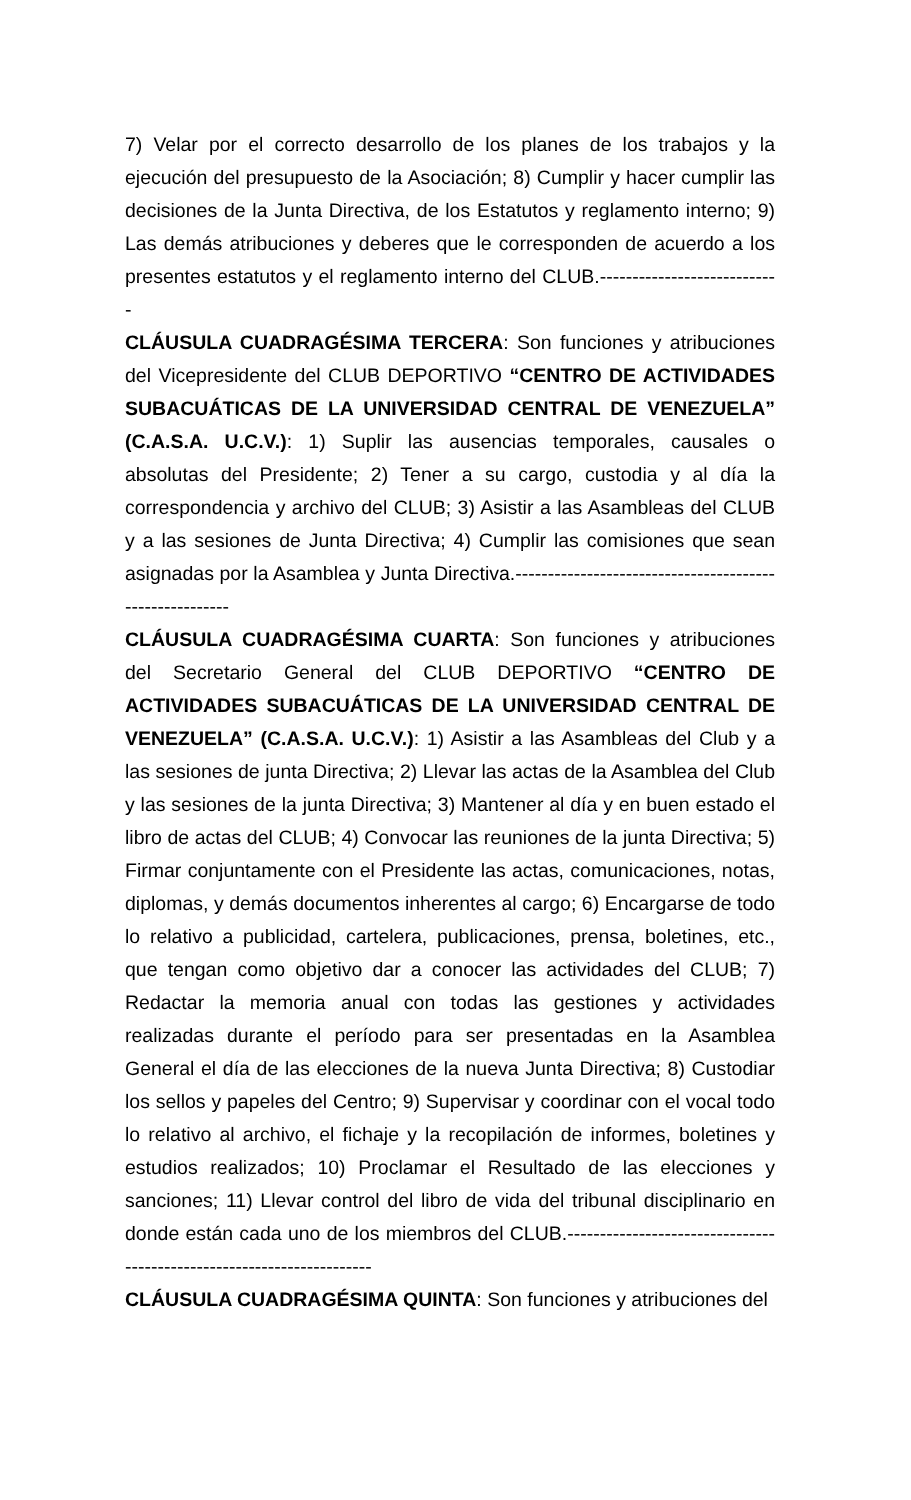7) Velar por el correcto desarrollo de los planes de los trabajos y la ejecución del presupuesto de la Asociación; 8) Cumplir y hacer cumplir las decisiones de la Junta Directiva, de los Estatutos y reglamento interno; 9) Las demás atribuciones y deberes que le corresponden de acuerdo a los presentes estatutos y el reglamento interno del CLUB.----------------------------
CLÁUSULA CUADRAGÉSIMA TERCERA: Son funciones y atribuciones del Vicepresidente del CLUB DEPORTIVO “CENTRO DE ACTIVIDADES SUBACUÁTICAS DE LA UNIVERSIDAD CENTRAL DE VENEZUELA” (C.A.S.A. U.C.V.): 1) Suplir las ausencias temporales, causales o absolutas del Presidente; 2) Tener a su cargo, custodia y al día la correspondencia y archivo del CLUB; 3) Asistir a las Asambleas del CLUB y a las sesiones de Junta Directiva; 4) Cumplir las comisiones que sean asignadas por la Asamblea y Junta Directiva.--------------------------------------------------------
CLÁUSULA CUADRAGÉSIMA CUARTA: Son funciones y atribuciones del Secretario General del CLUB DEPORTIVO “CENTRO DE ACTIVIDADES SUBACUÁTICAS DE LA UNIVERSIDAD CENTRAL DE VENEZUELA” (C.A.S.A. U.C.V.): 1) Asistir a las Asambleas del Club y a las sesiones de junta Directiva; 2) Llevar las actas de la Asamblea del Club y las sesiones de la junta Directiva; 3) Mantener al día y en buen estado el libro de actas del CLUB; 4) Convocar las reuniones de la junta Directiva; 5) Firmar conjuntamente con el Presidente las actas, comunicaciones, notas, diplomas, y demás documentos inherentes al cargo; 6) Encargarse de todo lo relativo a publicidad, cartelera, publicaciones, prensa, boletines, etc., que tengan como objetivo dar a conocer las actividades del CLUB; 7) Redactar la memoria anual con todas las gestiones y actividades realizadas durante el período para ser presentadas en la Asamblea General el día de las elecciones de la nueva Junta Directiva; 8) Custodiar los sellos y papeles del Centro; 9) Supervisar y coordinar con el vocal todo lo relativo al archivo, el fichaje y la recopilación de informes, boletines y estudios realizados; 10) Proclamar el Resultado de las elecciones y sanciones; 11) Llevar control del libro de vida del tribunal disciplinario en donde están cada uno de los miembros del CLUB.----------------------------------------------------------------------
CLÁUSULA CUADRAGÉSIMA QUINTA: Son funciones y atribuciones del